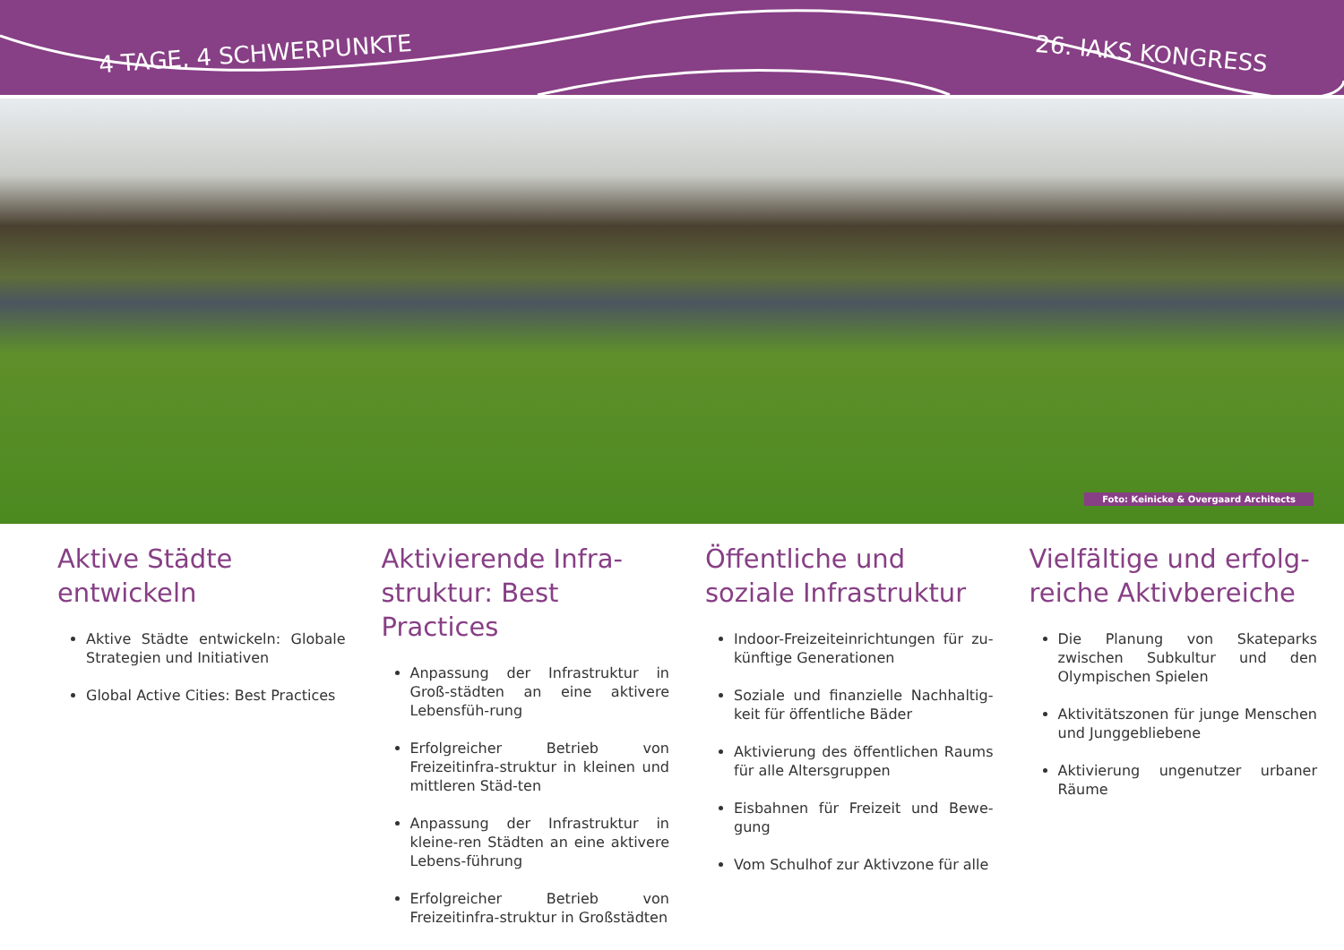4 TAGE, 4 SCHWERPUNKTE 26. IAKS KONGRESS
Foto: Keinicke & Overgaard Architects
Aktive Städte entwickeln
Aktive Städte entwickeln: Globale Strategien und Initiativen
Global Active Cities: Best Practices
Aktivierende Infra-struktur: Best Practices
Anpassung der Infrastruktur in Groß-städten an eine aktivere Lebensfüh-rung
Erfolgreicher Betrieb von Freizeitinfra-struktur in kleinen und mittleren Städ-ten
Anpassung der Infrastruktur in kleine-ren Städten an eine aktivere Lebens-führung
Erfolgreicher Betrieb von Freizeitinfra-struktur in Großstädten
Öffentliche und soziale Infrastruktur
Indoor-Freizeiteinrichtungen für zu-künftige Generationen
Soziale und finanzielle Nachhaltig-keit für öffentliche Bäder
Aktivierung des öffentlichen Raums für alle Altersgruppen
Eisbahnen für Freizeit und Bewe-gung
Vom Schulhof zur Aktivzone für alle
Vielfältige und erfolg-reiche Aktivbereiche
Die Planung von Skateparks zwischen Subkultur und den Olympischen Spielen
Aktivitätszonen für junge Menschen und Junggebliebene
Aktivierung ungenutzer urbaner Räume